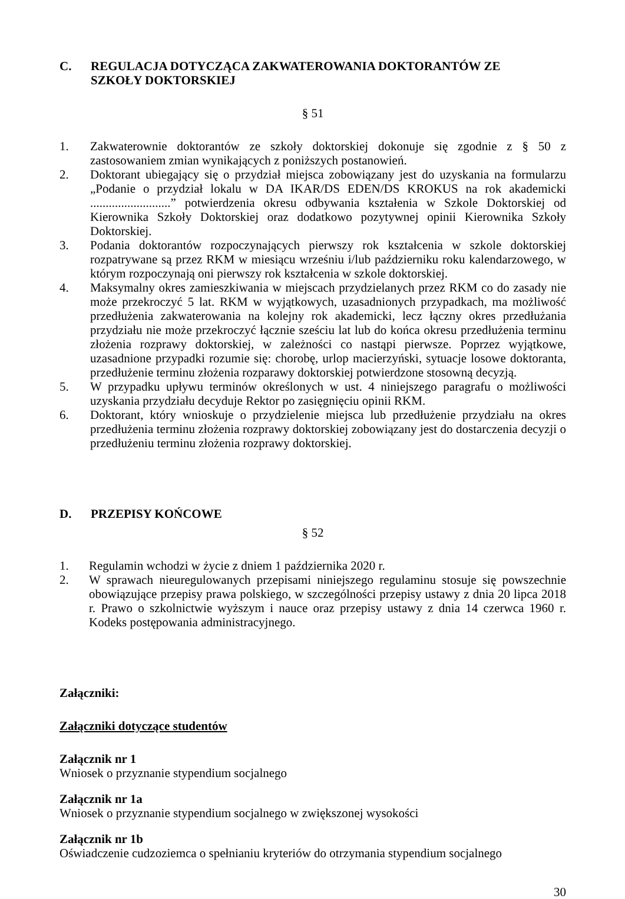C. REGULACJA DOTYCZĄCA ZAKWATEROWANIA DOKTORANTÓW ZE
SZKOŁY DOKTORSKIEJ
§ 51
1. Zakwaterownie doktorantów ze szkoły doktorskiej dokonuje się zgodnie z § 50 z zastosowaniem zmian wynikających z poniższych postanowień.
2. Doktorant ubiegający się o przydział miejsca zobowiązany jest do uzyskania na formularzu „Podanie o przydział lokalu w DA IKAR/DS EDEN/DS KROKUS na rok akademicki ..........................” potwierdzenia okresu odbywania kształenia w Szkole Doktorskiej od Kierownika Szkoły Doktorskiej oraz dodatkowo pozytywnej opinii Kierownika Szkoły Doktorskiej.
3. Podania doktorantów rozpoczynających pierwszy rok kształcenia w szkole doktorskiej rozpatrywane są przez RKM w miesiącu wrześniu i/lub październiku roku kalendarzowego, w którym rozpoczynają oni pierwszy rok kształcenia w szkole doktorskiej.
4. Maksymalny okres zamieszkiwania w miejscach przydzielanych przez RKM co do zasady nie może przekroczyć 5 lat. RKM w wyjątkowych, uzasadnionych przypadkach, ma możliwość przedłużenia zakwaterowania na kolejny rok akademicki, lecz łączny okres przedłużania przydziału nie może przekroczyć łącznie sześciu lat lub do końca okresu przedłużenia terminu złożenia rozprawy doktorskiej, w zależności co nastąpi pierwsze. Poprzez wyjątkowe, uzasadnione przypadki rozumie się: chorobę, urlop macierzyński, sytuacje losowe doktoranta, przedłużenie terminu złożenia rozparawy doktorskiej potwierdzone stosowną decyzją.
5. W przypadku upływu terminów określonych w ust. 4 niniejszego paragrafu o możliwości uzyskania przydziału decyduje Rektor po zasięgnięciu opinii RKM.
6. Doktorant, który wnioskuje o przydzielenie miejsca lub przedłużenie przydziału na okres przedłużenia terminu złożenia rozprawy doktorskiej zobowiązany jest do dostarczenia decyzji o przedłużeniu terminu złożenia rozprawy doktorskiej.
D. PRZEPISY KOŃCOWE
§ 52
1. Regulamin wchodzi w życie z dniem 1 października 2020 r.
2. W sprawach nieuregulowanych przepisami niniejszego regulaminu stosuje się powszechnie obowiązujące przepisy prawa polskiego, w szczególności przepisy ustawy z dnia 20 lipca 2018 r. Prawo o szkolnictwie wyższym i nauce oraz przepisy ustawy z dnia 14 czerwca 1960 r. Kodeks postępowania administracyjnego.
Załączniki:
Załączniki dotyczące studentów
Załącznik nr 1
Wniosek o przyznanie stypendium socjalnego
Załącznik nr 1a
Wniosek o przyznanie stypendium socjalnego w zwiększonej wysokości
Załącznik nr 1b
Oświadczenie cudzoziemca o spełnianiu kryteriów do otrzymania stypendium socjalnego
30